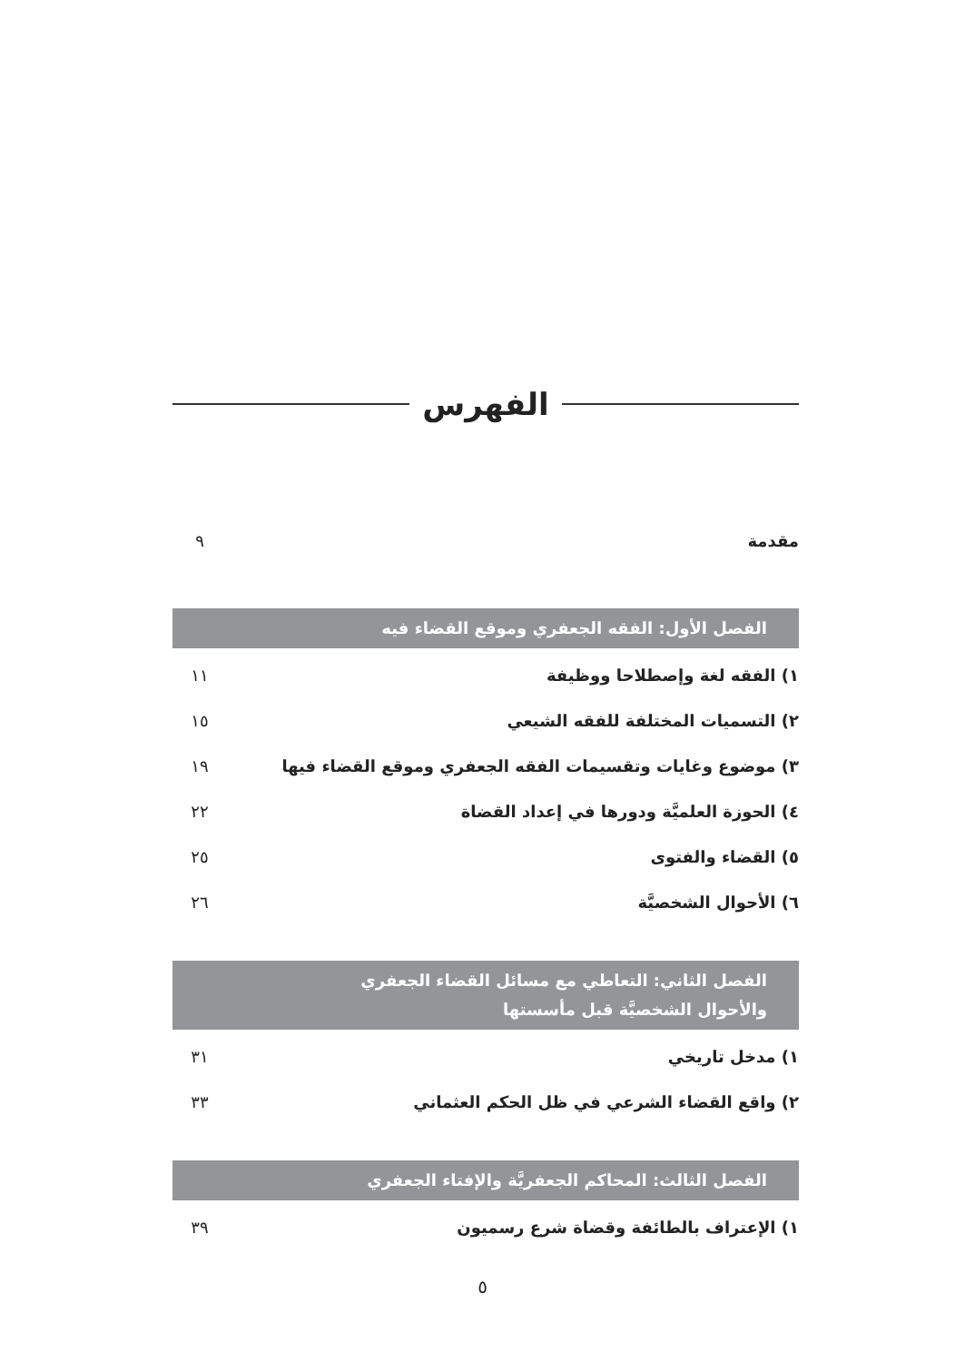الفهرس
مقدمة ٩
الفصل الأول: الفقه الجعفري وموقع القضاء فيه
١) الفقه لغة وإصطلاحا ووظيفة ١١
٢) التسميات المختلفة للفقه الشيعي ١٥
٣) موضوع وغايات وتقسيمات الفقه الجعفري وموقع القضاء فيها ١٩
٤) الحوزة العلميَّة ودورها في إعداد القضاة ٢٢
٥) القضاء والفتوى ٢٥
٦) الأحوال الشخصيَّة ٢٦
الفصل الثاني: التعاطي مع مسائل القضاء الجعفري
والأحوال الشخصيَّة قبل مأسستها
١) مدخل تاريخي ٣١
٢) واقع القضاء الشرعي في ظل الحكم العثماني ٣٣
الفصل الثالث: المحاكم الجعفريَّة والإفتاء الجعفري
١) الإعتراف بالطائفة وقضاة شرع رسميون ٣٩
٥